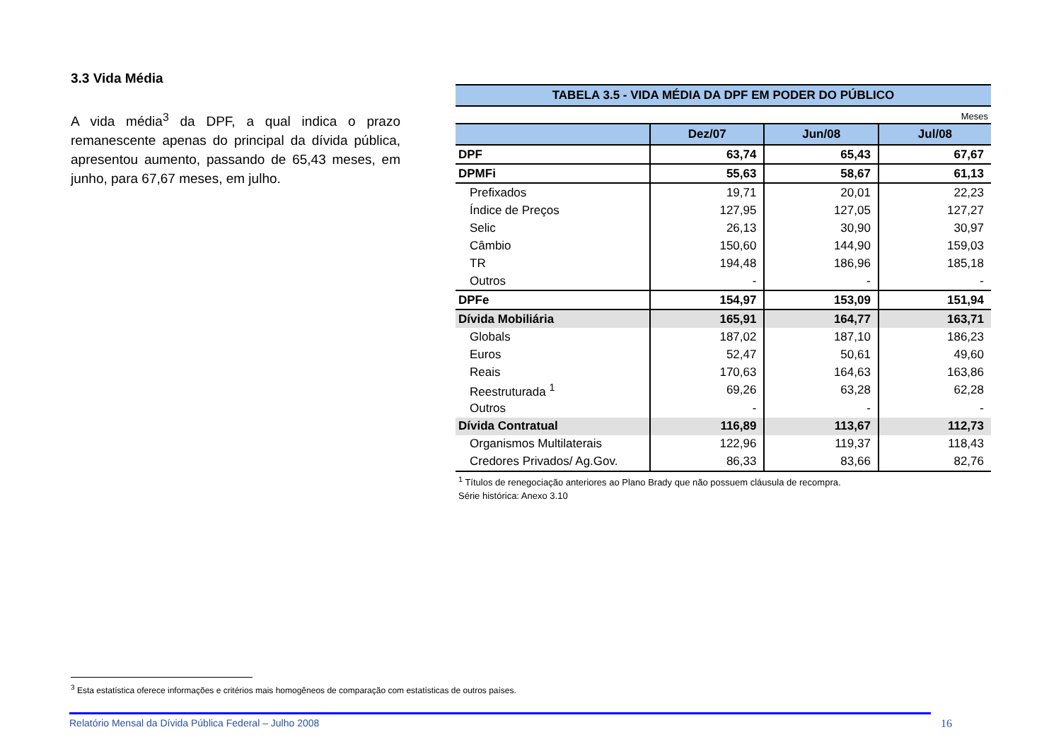3.3 Vida Média
A vida média<sup>3</sup> da DPF, a qual indica o prazo remanescente apenas do principal da dívida pública, apresentou aumento, passando de 65,43 meses, em junho, para 67,67 meses, em julho.
TABELA 3.5 - VIDA MÉDIA DA DPF EM PODER DO PÚBLICO
Meses
| | Dez/07 | Jun/08 | Jul/08 |
| --- | --- | --- | --- |
| DPF | 63,74 | 65,43 | 67,67 |
| DPMFi | 55,63 | 58,67 | 61,13 |
| Prefixados | 19,71 | 20,01 | 22,23 |
| Índice de Preços | 127,95 | 127,05 | 127,27 |
| Selic | 26,13 | 30,90 | 30,97 |
| Câmbio | 150,60 | 144,90 | 159,03 |
| TR | 194,48 | 186,96 | 185,18 |
| Outros | - | - | - |
| DPFe | 154,97 | 153,09 | 151,94 |
| Dívida Mobiliária | 165,91 | 164,77 | 163,71 |
| Globals | 187,02 | 187,10 | 186,23 |
| Euros | 52,47 | 50,61 | 49,60 |
| Reais | 170,63 | 164,63 | 163,86 |
| Reestruturada <sup>1</sup> | 69,26 | 63,28 | 62,28 |
| Outros | - | - | - |
| Dívida Contratual | 116,89 | 113,67 | 112,73 |
| Organismos Multilaterais | 122,96 | 119,37 | 118,43 |
| Credores Privados/ Ag.Gov. | 86,33 | 83,66 | 82,76 |
<sup>1</sup> Títulos de renegociação anteriores ao Plano Brady que não possuem cláusula de recompra.
Série histórica: Anexo 3.10
<sup>3</sup> Esta estatística oferece informações e critérios mais homogêneos de comparação com estatísticas de outros países.
Relatório Mensal da Dívida Pública Federal – Julho 2008 16